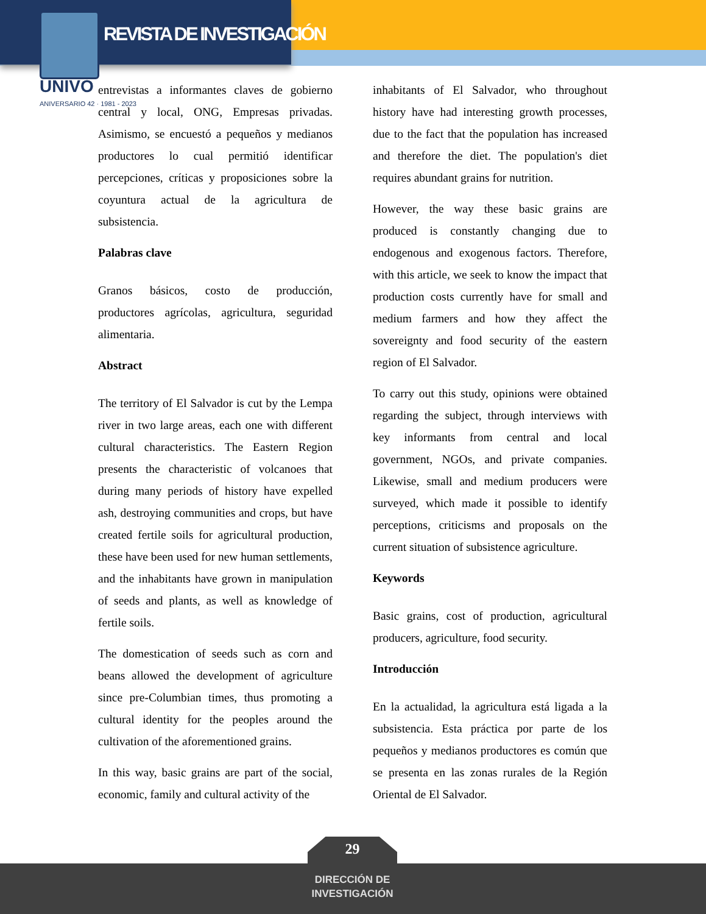REVISTA DE INVESTIGACIÓN
UNIVO
ANIVERSARIO 42 · 1981 - 2023
entrevistas a informantes claves de gobierno central y local, ONG, Empresas privadas. Asimismo, se encuestó a pequeños y medianos productores lo cual permitió identificar percepciones, críticas y proposiciones sobre la coyuntura actual de la agricultura de subsistencia.
Palabras clave
Granos básicos, costo de producción, productores agrícolas, agricultura, seguridad alimentaria.
Abstract
The territory of El Salvador is cut by the Lempa river in two large areas, each one with different cultural characteristics. The Eastern Region presents the characteristic of volcanoes that during many periods of history have expelled ash, destroying communities and crops, but have created fertile soils for agricultural production, these have been used for new human settlements, and the inhabitants have grown in manipulation of seeds and plants, as well as knowledge of fertile soils.
The domestication of seeds such as corn and beans allowed the development of agriculture since pre-Columbian times, thus promoting a cultural identity for the peoples around the cultivation of the aforementioned grains.
In this way, basic grains are part of the social, economic, family and cultural activity of the
inhabitants of El Salvador, who throughout history have had interesting growth processes, due to the fact that the population has increased and therefore the diet. The population's diet requires abundant grains for nutrition.
However, the way these basic grains are produced is constantly changing due to endogenous and exogenous factors. Therefore, with this article, we seek to know the impact that production costs currently have for small and medium farmers and how they affect the sovereignty and food security of the eastern region of El Salvador.
To carry out this study, opinions were obtained regarding the subject, through interviews with key informants from central and local government, NGOs, and private companies. Likewise, small and medium producers were surveyed, which made it possible to identify perceptions, criticisms and proposals on the current situation of subsistence agriculture.
Keywords
Basic grains, cost of production, agricultural producers, agriculture, food security.
Introducción
En la actualidad, la agricultura está ligada a la subsistencia. Esta práctica por parte de los pequeños y medianos productores es común que se presenta en las zonas rurales de la Región Oriental de El Salvador.
29
DIRECCIÓN DE INVESTIGACIÓN